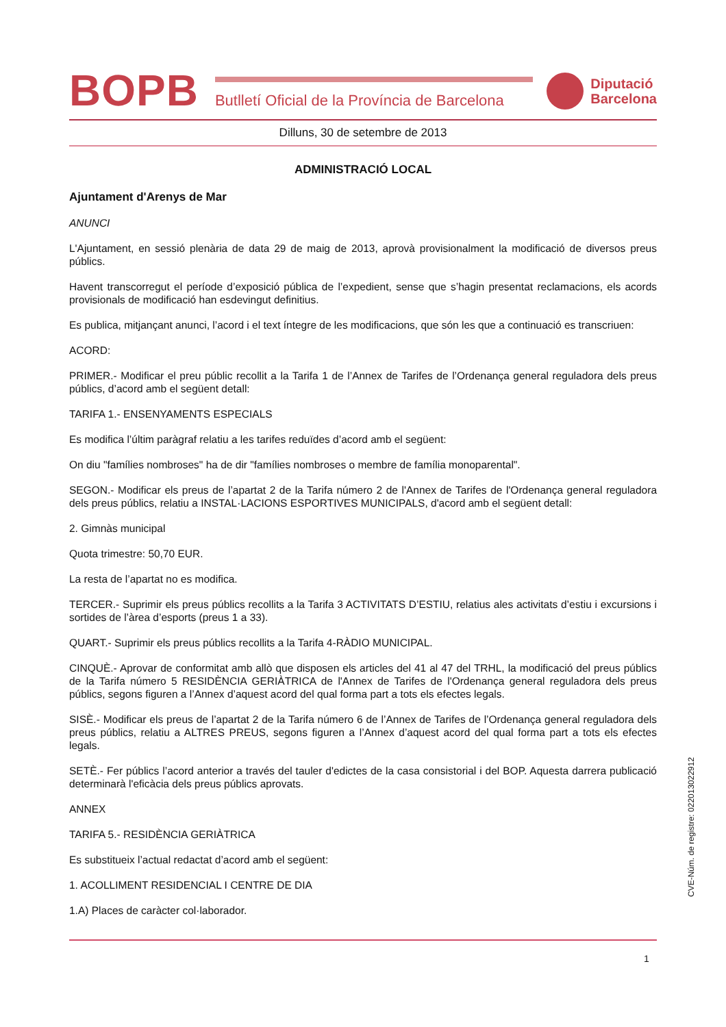BOPB
Butlletí Oficial de la Província de Barcelona
Diputació
Barcelona
Dilluns, 30 de setembre de 2013
ADMINISTRACIÓ LOCAL
Ajuntament d'Arenys de Mar
ANUNCI
L'Ajuntament, en sessió plenària de data 29 de maig de 2013, aprovà provisionalment la modificació de diversos preus públics.
Havent transcorregut el període d’exposició pública de l’expedient, sense que s’hagin presentat reclamacions, els acords provisionals de modificació han esdevingut definitius.
Es publica, mitjançant anunci, l’acord i el text íntegre de les modificacions, que són les que a continuació es transcriuen:
ACORD:
PRIMER.- Modificar el preu públic recollit a la Tarifa 1 de l’Annex de Tarifes de l’Ordenança general reguladora dels preus públics, d’acord amb el següent detall:
TARIFA 1.- ENSENYAMENTS ESPECIALS
Es modifica l’últim paràgraf relatiu a les tarifes reduïdes d’acord amb el següent:
On diu "famílies nombroses" ha de dir "famílies nombroses o membre de família monoparental".
SEGON.- Modificar els preus de l’apartat 2 de la Tarifa número 2 de l'Annex de Tarifes de l'Ordenança general reguladora dels preus públics, relatiu a INSTAL·LACIONS ESPORTIVES MUNICIPALS, d'acord amb el següent detall:
2. Gimnàs municipal
Quota trimestre: 50,70 EUR.
La resta de l’apartat no es modifica.
TERCER.- Suprimir els preus públics recollits a la Tarifa 3 ACTIVITATS D’ESTIU, relatius ales activitats d’estiu i excursions i sortides de l’àrea d’esports (preus 1 a 33).
QUART.- Suprimir els preus públics recollits a la Tarifa 4-RÀDIO MUNICIPAL.
CINQUÈ.- Aprovar de conformitat amb allò que disposen els articles del 41 al 47 del TRHL, la modificació del preus públics de la Tarifa número 5 RESIDÈNCIA GERIÀTRICA de l'Annex de Tarifes de l'Ordenança general reguladora dels preus públics, segons figuren a l’Annex d’aquest acord del qual forma part a tots els efectes legals.
SISÈ.- Modificar els preus de l’apartat 2 de la Tarifa número 6 de l’Annex de Tarifes de l’Ordenança general reguladora dels preus públics, relatiu a ALTRES PREUS, segons figuren a l’Annex d’aquest acord del qual forma part a tots els efectes legals.
SETÈ.- Fer públics l’acord anterior a través del tauler d'edictes de la casa consistorial i del BOP. Aquesta darrera publicació determinarà l'eficàcia dels preus públics aprovats.
ANNEX
TARIFA 5.- RESIDÈNCIA GERIÀTRICA
Es substitueix l’actual redactat d’acord amb el següent:
1. ACOLLIMENT RESIDENCIAL I CENTRE DE DIA
1.A) Places de caràcter col·laborador.
CVE-Núm. de registre: 022013022912
1